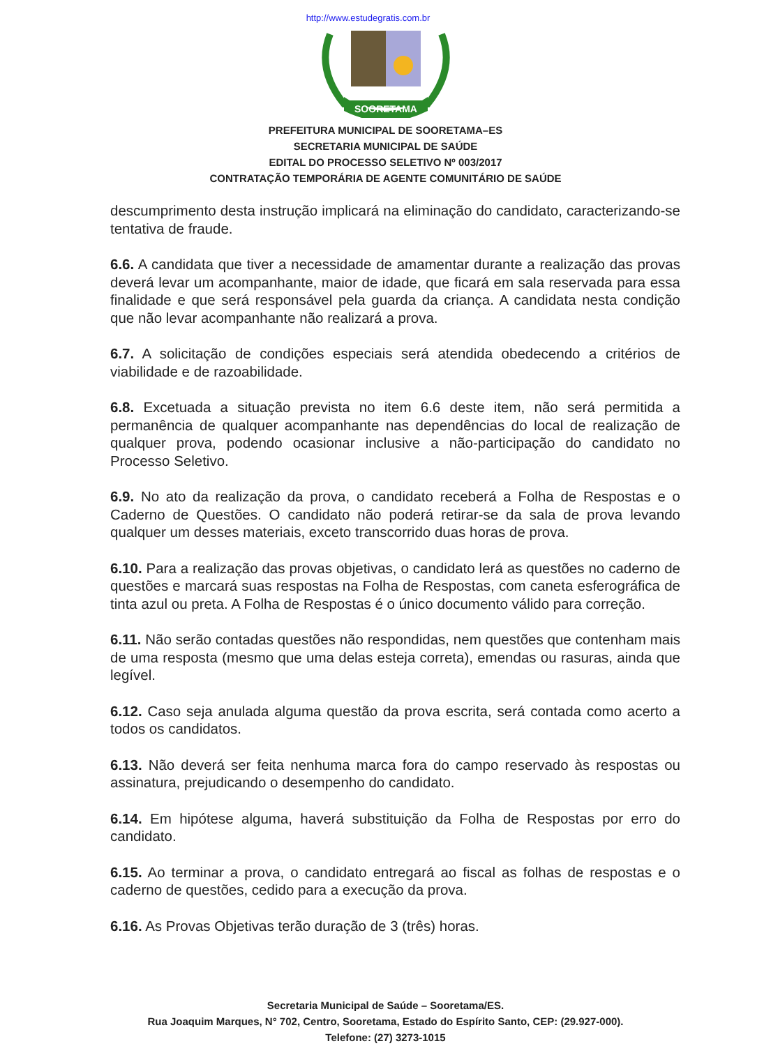http://www.estudegratis.com.br
SOORETAMA
PREFEITURA MUNICIPAL DE SOORETAMA–ES
SECRETARIA MUNICIPAL DE SAÚDE
EDITAL DO PROCESSO SELETIVO Nº 003/2017
CONTRATAÇÃO TEMPORÁRIA DE AGENTE COMUNITÁRIO DE SAÚDE
descumprimento desta instrução implicará na eliminação do candidato, caracterizando-se tentativa de fraude.
6.6. A candidata que tiver a necessidade de amamentar durante a realização das provas deverá levar um acompanhante, maior de idade, que ficará em sala reservada para essa finalidade e que será responsável pela guarda da criança. A candidata nesta condição que não levar acompanhante não realizará a prova.
6.7. A solicitação de condições especiais será atendida obedecendo a critérios de viabilidade e de razoabilidade.
6.8. Excetuada a situação prevista no item 6.6 deste item, não será permitida a permanência de qualquer acompanhante nas dependências do local de realização de qualquer prova, podendo ocasionar inclusive a não-participação do candidato no Processo Seletivo.
6.9. No ato da realização da prova, o candidato receberá a Folha de Respostas e o Caderno de Questões. O candidato não poderá retirar-se da sala de prova levando qualquer um desses materiais, exceto transcorrido duas horas de prova.
6.10. Para a realização das provas objetivas, o candidato lerá as questões no caderno de questões e marcará suas respostas na Folha de Respostas, com caneta esferográfica de tinta azul ou preta. A Folha de Respostas é o único documento válido para correção.
6.11. Não serão contadas questões não respondidas, nem questões que contenham mais de uma resposta (mesmo que uma delas esteja correta), emendas ou rasuras, ainda que legível.
6.12. Caso seja anulada alguma questão da prova escrita, será contada como acerto a todos os candidatos.
6.13. Não deverá ser feita nenhuma marca fora do campo reservado às respostas ou assinatura, prejudicando o desempenho do candidato.
6.14. Em hipótese alguma, haverá substituição da Folha de Respostas por erro do candidato.
6.15. Ao terminar a prova, o candidato entregará ao fiscal as folhas de respostas e o caderno de questões, cedido para a execução da prova.
6.16. As Provas Objetivas terão duração de 3 (três) horas.
Secretaria Municipal de Saúde – Sooretama/ES.
Rua Joaquim Marques, N° 702, Centro, Sooretama, Estado do Espírito Santo, CEP: (29.927-000).
Telefone: (27) 3273-1015